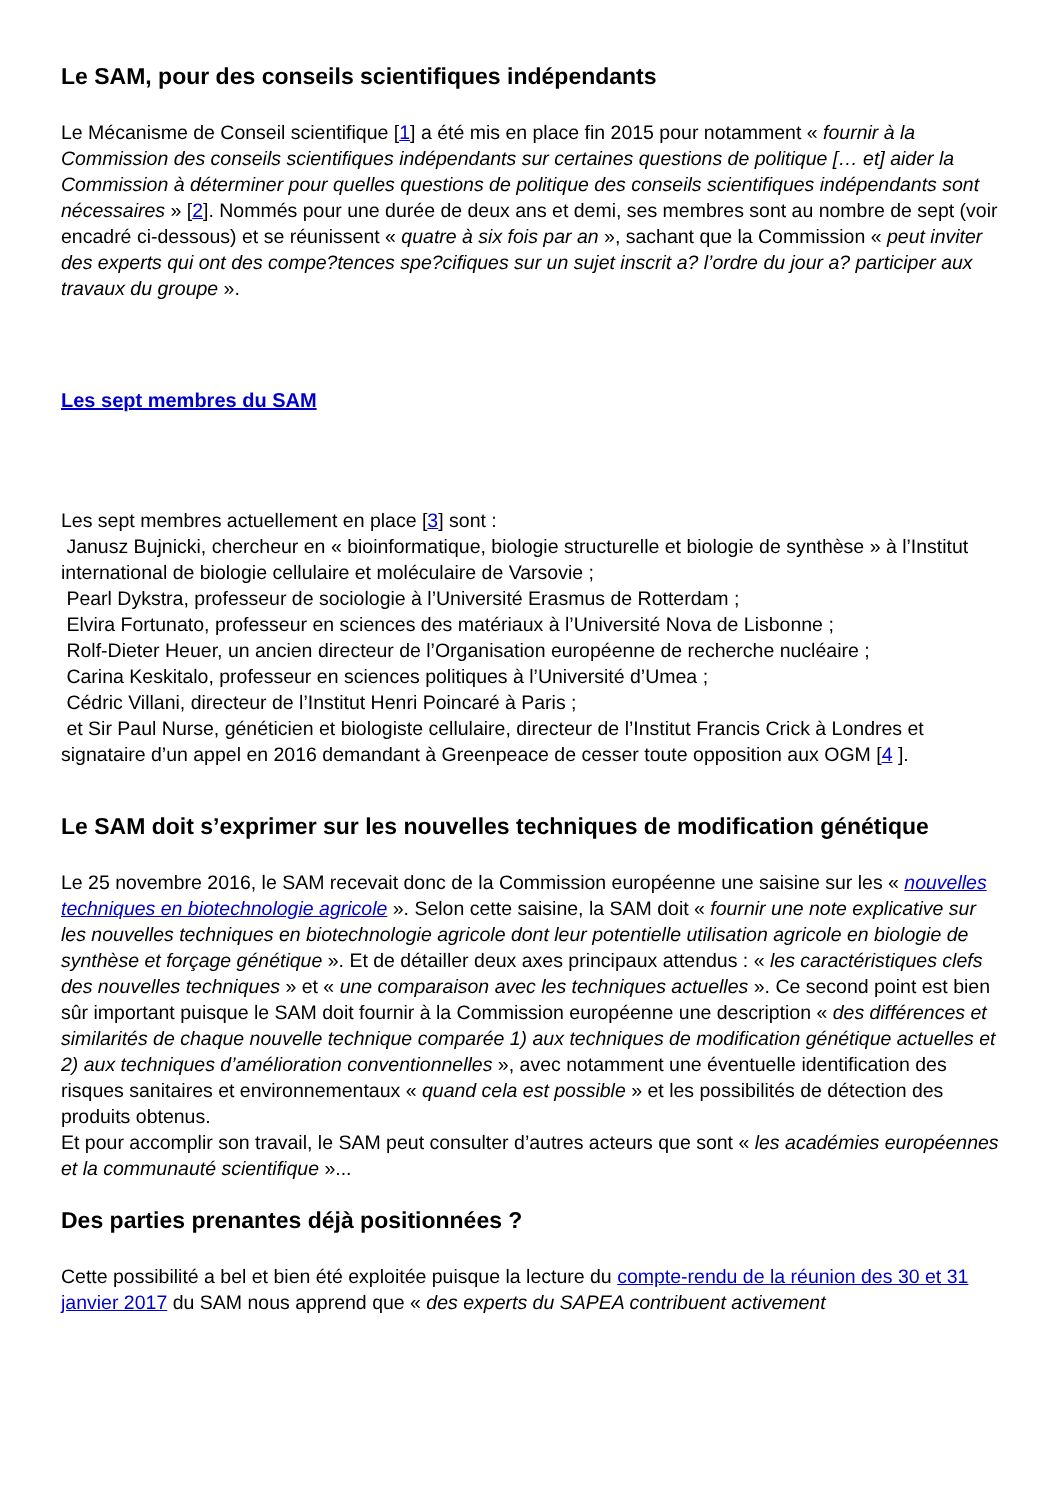Le SAM, pour des conseils scientifiques indépendants
Le Mécanisme de Conseil scientifique [1] a été mis en place fin 2015 pour notamment « fournir à la Commission des conseils scientifiques indépendants sur certaines questions de politique [… et] aider la Commission à déterminer pour quelles questions de politique des conseils scientifiques indépendants sont nécessaires » [2]. Nommés pour une durée de deux ans et demi, ses membres sont au nombre de sept (voir encadré ci-dessous) et se réunissent « quatre à six fois par an », sachant que la Commission « peut inviter des experts qui ont des compe?tences spe?cifiques sur un sujet inscrit a? l’ordre du jour a? participer aux travaux du groupe ».
Les sept membres du SAM
Les sept membres actuellement en place [3] sont :
Janusz Bujnicki, chercheur en « bioinformatique, biologie structurelle et biologie de synthèse » à l’Institut international de biologie cellulaire et moléculaire de Varsovie ;
Pearl Dykstra, professeur de sociologie à l’Université Erasmus de Rotterdam ;
Elvira Fortunato, professeur en sciences des matériaux à l’Université Nova de Lisbonne ;
Rolf-Dieter Heuer, un ancien directeur de l’Organisation européenne de recherche nucléaire ;
Carina Keskitalo, professeur en sciences politiques à l’Université d’Umea ;
Cédric Villani, directeur de l’Institut Henri Poincaré à Paris ;
et Sir Paul Nurse, généticien et biologiste cellulaire, directeur de l’Institut Francis Crick à Londres et signataire d’un appel en 2016 demandant à Greenpeace de cesser toute opposition aux OGM [4 ].
Le SAM doit s’exprimer sur les nouvelles techniques de modification génétique
Le 25 novembre 2016, le SAM recevait donc de la Commission européenne une saisine sur les « nouvelles techniques en biotechnologie agricole ». Selon cette saisine, la SAM doit « fournir une note explicative sur les nouvelles techniques en biotechnologie agricole dont leur potentielle utilisation agricole en biologie de synthèse et forçage génétique ». Et de détailler deux axes principaux attendus : « les caractéristiques clefs des nouvelles techniques » et « une comparaison avec les techniques actuelles ». Ce second point est bien sûr important puisque le SAM doit fournir à la Commission européenne une description « des différences et similarités de chaque nouvelle technique comparée 1) aux techniques de modification génétique actuelles et 2) aux techniques d’amélioration conventionnelles », avec notamment une éventuelle identification des risques sanitaires et environnementaux « quand cela est possible » et les possibilités de détection des produits obtenus.
Et pour accomplir son travail, le SAM peut consulter d’autres acteurs que sont « les académies européennes et la communauté scientifique »...
Des parties prenantes déjà positionnées ?
Cette possibilité a bel et bien été exploitée puisque la lecture du compte-rendu de la réunion des 30 et 31 janvier 2017 du SAM nous apprend que « des experts du SAPEA contribuent activement